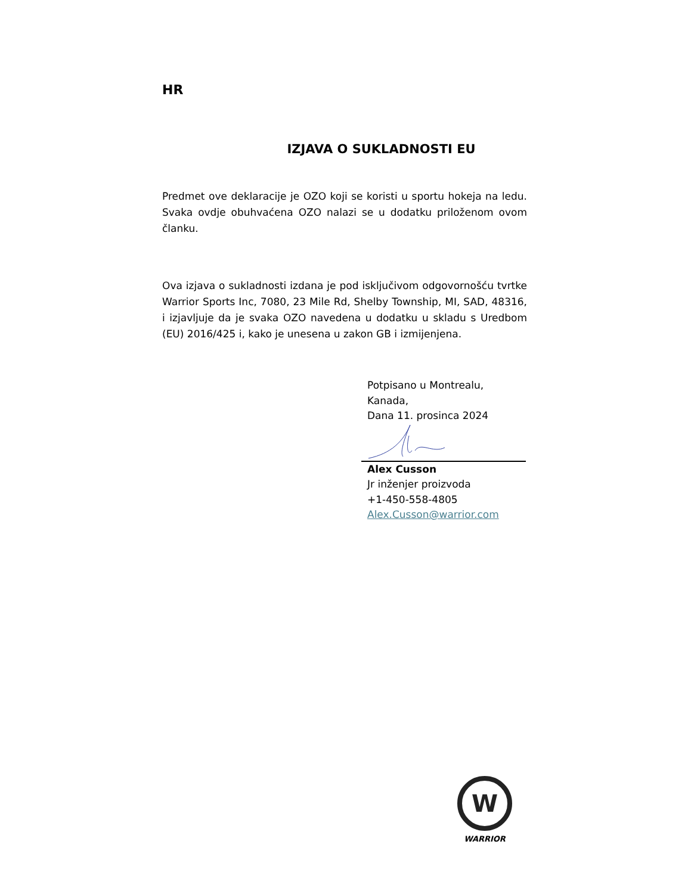HR
IZJAVA O SUKLADNOSTI EU
Predmet ove deklaracije je OZO koji se koristi u sportu hokeja na ledu. Svaka ovdje obuhvaćena OZO nalazi se u dodatku priloženom ovom članku.
Ova izjava o sukladnosti izdana je pod isključivom odgovornošću tvrtke Warrior Sports Inc, 7080, 23 Mile Rd, Shelby Township, MI, SAD, 48316, i izjavljuje da je svaka OZO navedena u dodatku u skladu s Uredbom (EU) 2016/425 i, kako je unesena u zakon GB i izmijenjena.
Potpisano u Montrealu,
Kanada,
Dana 11. prosinca 2024
Alex Cusson
Jr inženjer proizvoda
+1-450-558-4805
Alex.Cusson@warrior.com
W
WARRIOR